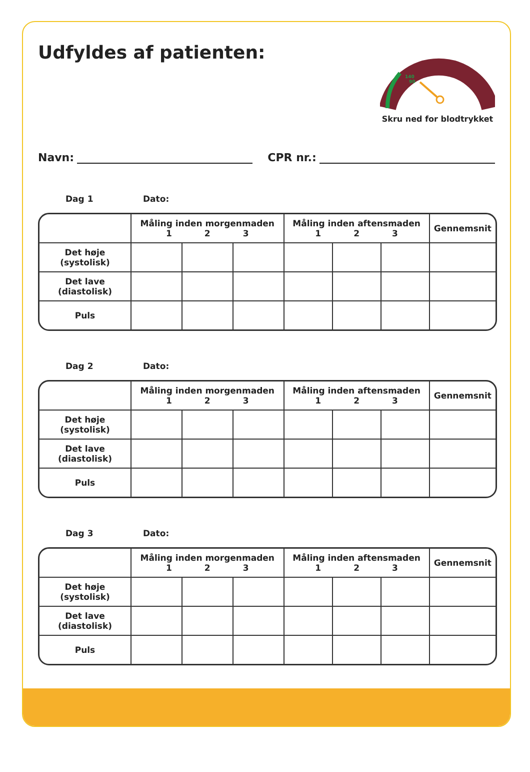Udfyldes af patienten:
140
90
Skru ned for blodtrykket
Navn: CPR nr.:
Dag 1 Dato:
| | Måling inden morgenmaden 1 2 3 | | | Måling inden aftensmaden 1 2 3 | | | Gennemsnit |
| --- | --- | --- | --- | --- | --- | --- | --- |
| Det høje (systolisk) | | | | | | | |
| Det lave (diastolisk) | | | | | | | |
| Puls | | | | | | | |
Dag 2 Dato:
| | Måling inden morgenmaden 1 2 3 | | | Måling inden aftensmaden 1 2 3 | | | Gennemsnit |
| --- | --- | --- | --- | --- | --- | --- | --- |
| Det høje (systolisk) | | | | | | | |
| Det lave (diastolisk) | | | | | | | |
| Puls | | | | | | | |
Dag 3 Dato:
| | Måling inden morgenmaden 1 2 3 | | | Måling inden aftensmaden 1 2 3 | | | Gennemsnit |
| --- | --- | --- | --- | --- | --- | --- | --- |
| Det høje (systolisk) | | | | | | | |
| Det lave (diastolisk) | | | | | | | |
| Puls | | | | | | | |